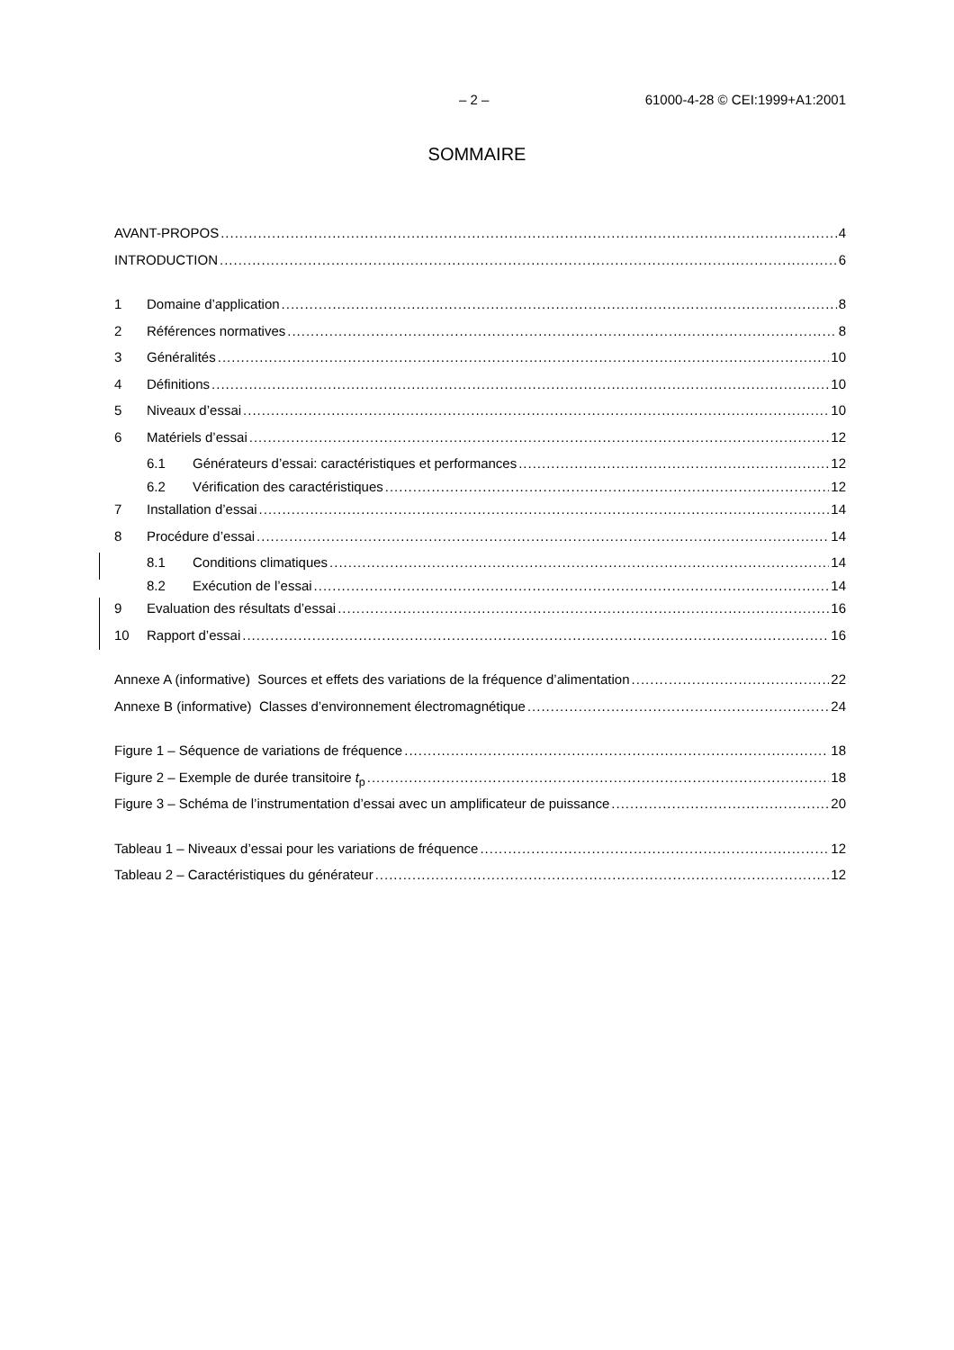– 2 – 61000-4-28 © CEI:1999+A1:2001
SOMMAIRE
AVANT-PROPOS 4
INTRODUCTION 6
1 Domaine d’application 8
2 Références normatives 8
3 Généralités 10
4 Définitions 10
5 Niveaux d’essai 10
6 Matériels d’essai 12
6.1 Générateurs d’essai: caractéristiques et performances 12
6.2 Vérification des caractéristiques 12
7 Installation d’essai 14
8 Procédure d’essai 14
8.1 Conditions climatiques 14
8.2 Exécution de l’essai 14
9 Evaluation des résultats d’essai 16
10 Rapport d’essai 16
Annexe A (informative) Sources et effets des variations de la fréquence d’alimentation 22
Annexe B (informative) Classes d’environnement électromagnétique 24
Figure 1 – Séquence de variations de fréquence 18
Figure 2 – Exemple de durée transitoire t<sub>p</sub> 18
Figure 3 – Schéma de l’instrumentation d’essai avec un amplificateur de puissance 20
Tableau 1 – Niveaux d’essai pour les variations de fréquence 12
Tableau 2 – Caractéristiques du générateur 12